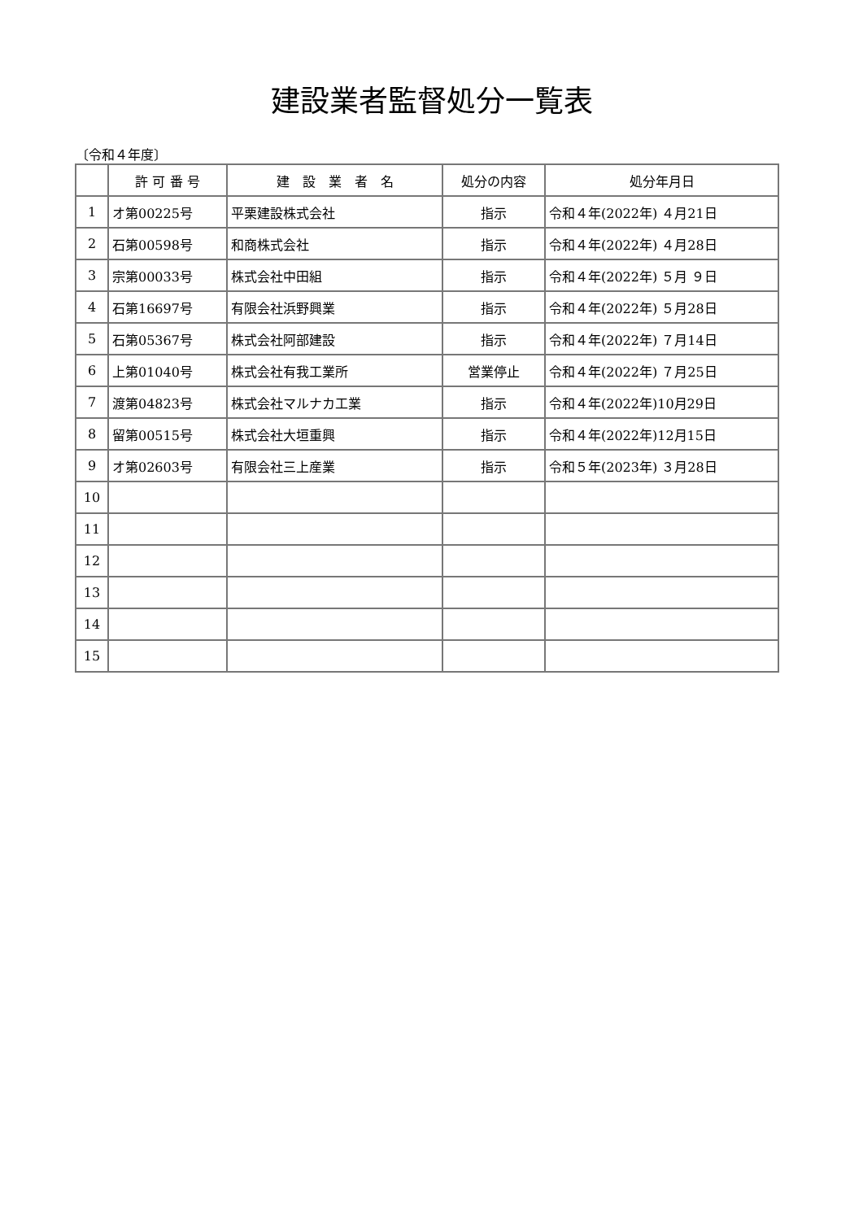建設業者監督処分一覧表
〔令和４年度〕
| | 許 可 番 号 | 建 設 業 者 名 | 処分の内容 | 処分年月日 |
| --- | --- | --- | --- | --- |
| 1 | オ第00225号 | 平栗建設株式会社 | 指示 | 令和４年(2022年) ４月21日 |
| 2 | 石第00598号 | 和商株式会社 | 指示 | 令和４年(2022年) ４月28日 |
| 3 | 宗第00033号 | 株式会社中田組 | 指示 | 令和４年(2022年) ５月 ９日 |
| 4 | 石第16697号 | 有限会社浜野興業 | 指示 | 令和４年(2022年) ５月28日 |
| 5 | 石第05367号 | 株式会社阿部建設 | 指示 | 令和４年(2022年) ７月14日 |
| 6 | 上第01040号 | 株式会社有我工業所 | 営業停止 | 令和４年(2022年) ７月25日 |
| 7 | 渡第04823号 | 株式会社マルナカ工業 | 指示 | 令和４年(2022年)10月29日 |
| 8 | 留第00515号 | 株式会社大垣重興 | 指示 | 令和４年(2022年)12月15日 |
| 9 | オ第02603号 | 有限会社三上産業 | 指示 | 令和５年(2023年) ３月28日 |
| 10 | | | | |
| 11 | | | | |
| 12 | | | | |
| 13 | | | | |
| 14 | | | | |
| 15 | | | | |